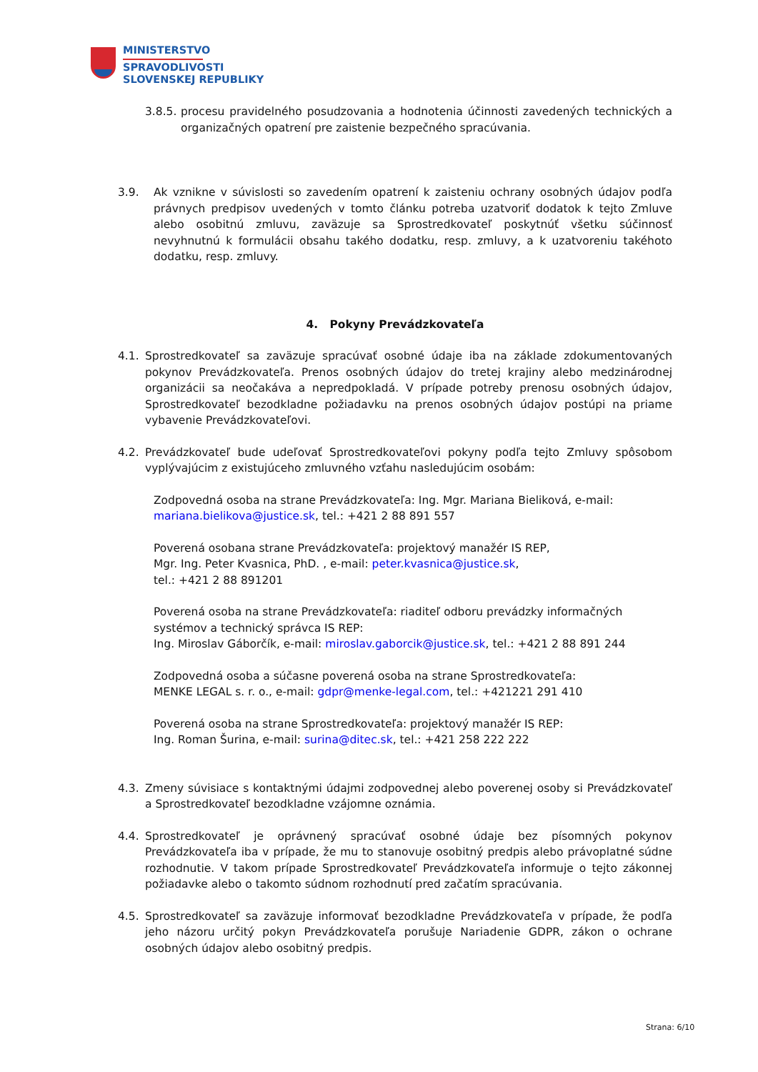MINISTERSTVO
SPRAVODLIVOSTI
SLOVENSKEJ REPUBLIKY
3.8.5. procesu pravidelného posudzovania a hodnotenia účinnosti zavedených technických a organizačných opatrení pre zaistenie bezpečného spracúvania.
3.9. Ak vznikne v súvislosti so zavedením opatrení k zaisteniu ochrany osobných údajov podľa právnych predpisov uvedených v tomto článku potreba uzatvoriť dodatok k tejto Zmluve alebo osobitnú zmluvu, zaväzuje sa Sprostredkovateľ poskytnúť všetku súčinnosť nevyhnutnú k formulácii obsahu takého dodatku, resp. zmluvy, a k uzatvoreniu takéhoto dodatku, resp. zmluvy.
4. Pokyny Prevádzkovateľa
4.1. Sprostredkovateľ sa zaväzuje spracúvať osobné údaje iba na základe zdokumentovaných pokynov Prevádzkovateľa. Prenos osobných údajov do tretej krajiny alebo medzinárodnej organizácii sa neočakáva a nepredpokladá. V prípade potreby prenosu osobných údajov, Sprostredkovateľ bezodkladne požiadavku na prenos osobných údajov postúpi na priame vybavenie Prevádzkovateľovi.
4.2. Prevádzkovateľ bude udeľovať Sprostredkovateľovi pokyny podľa tejto Zmluvy spôsobom vyplývajúcim z existujúceho zmluvného vzťahu nasledujúcim osobám:
Zodpovedná osoba na strane Prevádzkovateľa: Ing. Mgr. Mariana Bieliková, e-mail: mariana.bielikova@justice.sk, tel.: +421 2 88 891 557
Poverená osobana strane Prevádzkovateľa: projektový manažér IS REP,
Mgr. Ing. Peter Kvasnica, PhD. , e-mail: peter.kvasnica@justice.sk,
tel.: +421 2 88 891201
Poverená osoba na strane Prevádzkovateľa: riaditeľ odboru prevádzky informačných systémov a technický správca IS REP:
Ing. Miroslav Gáborčík, e-mail: miroslav.gaborcik@justice.sk, tel.: +421 2 88 891 244
Zodpovedná osoba a súčasne poverená osoba na strane Sprostredkovateľa:
MENKE LEGAL s. r. o., e-mail: gdpr@menke-legal.com, tel.: +421221 291 410
Poverená osoba na strane Sprostredkovateľa: projektový manažér IS REP:
Ing. Roman Šurina, e-mail: surina@ditec.sk, tel.: +421 258 222 222
4.3. Zmeny súvisiace s kontaktnými údajmi zodpovednej alebo poverenej osoby si Prevádzkovateľ a Sprostredkovateľ bezodkladne vzájomne oznámia.
4.4. Sprostredkovateľ je oprávnený spracúvať osobné údaje bez písomných pokynov Prevádzkovateľa iba v prípade, že mu to stanovuje osobitný predpis alebo právoplatné súdne rozhodnutie. V takom prípade Sprostredkovateľ Prevádzkovateľa informuje o tejto zákonnej požiadavke alebo o takomto súdnom rozhodnutí pred začatím spracúvania.
4.5. Sprostredkovateľ sa zaväzuje informovať bezodkladne Prevádzkovateľa v prípade, že podľa jeho názoru určitý pokyn Prevádzkovateľa porušuje Nariadenie GDPR, zákon o ochrane osobných údajov alebo osobitný predpis.
Strana: 6/10